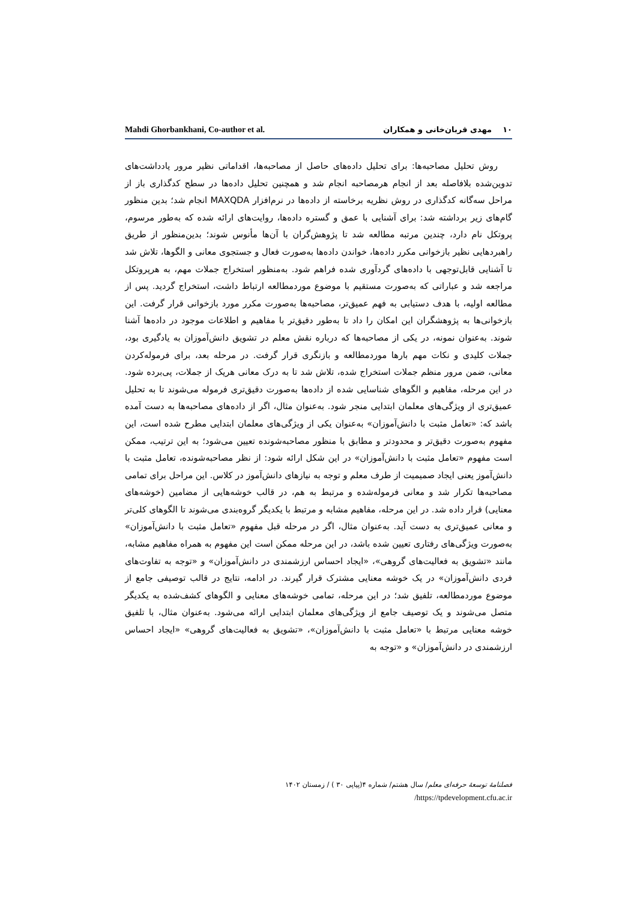Mahdi Ghorbankhani, Co-author et al. ۱۰ مهدی قربان‌خانی و همکاران
روش تحلیل مصاحبه‌ها: برای تحلیل داده‌های حاصل از مصاحبه‌ها، اقداماتی نظیر مرور یادداشت‌های تدوین‌شده بلافاصله بعد از انجام هرمصاحبه انجام شد و همچنین تحلیل داده‌ها در سطح کدگذاری باز از مراحل سه‌گانه کدگذاری در روش نظریه برخاسته از داده‌ها در نرم‌افزار MAXQDA انجام شد؛ بدین منظور گام‌های زیر برداشته شد: برای آشنایی با عمق و گستره داده‌ها، روایت‌های ارائه شده که به‌طور مرسوم، پروتکل نام دارد، چندین مرتبه مطالعه شد تا پژوهش‌گران با آن‌ها مأنوس شوند؛ بدین‌منظور از طریق راهبردهایی نظیر بازخوانی مکرر داده‌ها، خواندن داده‌ها به‌صورت فعال و جستجوی معانی و الگوها، تلاش شد تا آشنایی قابل‌توجهی با داده‌های گردآوری شده فراهم شود. به‌منظور استخراج جملات مهم، به هرپروتکل مراجعه شد و عباراتی که به‌صورت مستقیم با موضوع موردمطالعه ارتباط داشت، استخراج گردید. پس از مطالعه اولیه، با هدف دستیابی به فهم عمیق‌تر، مصاحبه‌ها به‌صورت مکرر مورد بازخوانی قرار گرفت. این بازخوانی‌ها به پژوهشگران این امکان را داد تا به‌طور دقیق‌تر با مفاهیم و اطلاعات موجود در داده‌ها آشنا شوند. به‌عنوان نمونه، در یکی از مصاحبه‌ها که درباره نقش معلم در تشویق دانش‌آموزان به یادگیری بود، جملات کلیدی و نکات مهم بارها موردمطالعه و بازنگری قرار گرفت. در مرحله بعد، برای فرموله‌کردن معانی، ضمن مرور منظم جملات استخراج شده، تلاش شد تا به درک معانی هریک از جملات، پی‌برده شود. در این مرحله، مفاهیم و الگوهای شناسایی شده از داده‌ها به‌صورت دقیق‌تری فرموله می‌شوند تا به تحلیل عمیق‌تری از ویژگی‌های معلمان ابتدایی منجر شود. به‌عنوان مثال، اگر از داده‌های مصاحبه‌ها به دست آمده باشد که: «تعامل مثبت با دانش‌آموزان» به‌عنوان یکی از ویژگی‌های معلمان ابتدایی مطرح شده است، این مفهوم به‌صورت دقیق‌تر و محدودتر و مطابق با منظور مصاحبه‌شونده تعیین می‌شود؛ به این ترتیب، ممکن است مفهوم «تعامل مثبت با دانش‌آموزان» در این شکل ارائه شود: از نظر مصاحبه‌شونده، تعامل مثبت با دانش‌آموز یعنی ایجاد صمیمیت از طرف معلم و توجه به نیازهای دانش‌آموز در کلاس. این مراحل برای تمامی مصاحبه‌ها تکرار شد و معانی فرموله‌شده و مرتبط به هم، در قالب خوشه‌هایی از مضامین (خوشه‌های معنایی) قرار داده شد. در این مرحله، مفاهیم مشابه و مرتبط با یکدیگر گروه‌بندی می‌شوند تا الگوهای کلی‌تر و معانی عمیق‌تری به دست آید. به‌عنوان مثال، اگر در مرحله قبل مفهوم «تعامل مثبت با دانش‌آموزان» به‌صورت ویژگی‌های رفتاری تعیین شده باشد، در این مرحله ممکن است این مفهوم به همراه مفاهیم مشابه، مانند «تشویق به فعالیت‌های گروهی»، «ایجاد احساس ارزشمندی در دانش‌آموزان» و «توجه به تفاوت‌های فردی دانش‌آموزان» در یک خوشه معنایی مشترک قرار گیرند. در ادامه، نتایج در قالب توصیفی جامع از موضوع موردمطالعه، تلفیق شد؛ در این مرحله، تمامی خوشه‌های معنایی و الگوهای کشف‌شده به یکدیگر متصل می‌شوند و یک توصیف جامع از ویژگی‌های معلمان ابتدایی ارائه می‌شود. به‌عنوان مثال، با تلفیق خوشه معنایی مرتبط با «تعامل مثبت با دانش‌آموزان»، «تشویق به فعالیت‌های گروهی» «ایجاد احساس ارزشمندی در دانش‌آموزان» و «توجه به
فصلنامهٔ توسعهٔ حرفه‌ای معلم/ سال هشتم/ شماره ۴(پیاپی ۳۰ ) / زمستان ۱۴۰۲
/https://tpdevelopment.cfu.ac.ir